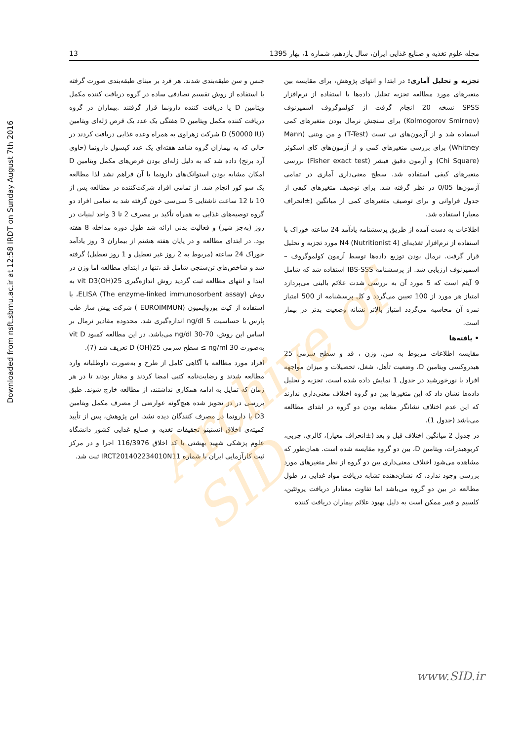Downloaded from nsft.sbmu.ac.ir at 12:58 IRDT on Sunday August 7th 2016
13 مجله علوم تغذیه و صنایع غذایی ایران، سال یازدهم، شماره 1، بهار 1395
جنس و سن طبقه‌بندی شدند. هر فرد بر مبنای طبقه‌بندی صورت گرفته با استفاده از روش تقسیم تصادفی ساده در گروه دریافت کننده مکمل ویتامین D یا دریافت کننده دارونما قرار گرفتند .بیماران در گروه دریافت کننده مکمل ویتامین D هفتگی یک عدد یک قرص ژله‌ای ویتامین D (50000 IU) شرکت زهراوی به همراه وعده غذایی دریافت کردند در حالی که به بیماران گروه شاهد هفته‌ای یک عدد کپسول دارونما (حاوی آرد برنج) داده شد که به دلیل ژله‌ای بودن قرص‌های مکمل ویتامین D امکان مشابه بودن استوانک‌های دارونما با آن فراهم نشد لذا مطالعه یک سو کور انجام شد. از تمامی افراد شرکت‌کننده در مطالعه پس از 10 تا 12 ساعت ناشتایی 5 سی‌سی خون گرفته شد به تمامی افراد دو گروه توصیه‌های غذایی به همراه تأکید بر مصرف 2 تا 3 واحد لبنیات در روز (به‌جز شیر) و فعالیت بدنی ارائه شد طول دوره مداخله 8 هفته بود. در ابتدای مطالعه و در پایان هفته هشتم از بیماران 3 روز یادآمد خوراک 24 ساعته (مربوط به 2 روز غیر تعطیل و 1 روز تعطیل) گرفته شد و شاخص‌های تن‌سنجی شامل قد ،تنها در ابتدای مطالعه اما وزن در ابتدا و انتهای مطالعه ثبت گردید روش اندازه‌گیری 25(OH)vit D3 به روش ELISA (The enzyme-linked immunosorbent assay)، با استفاده از کیت یوروایمیون (EUROIMMUN ) شرکت پیش ساز طب پارس با حساسیت 5 ng/dl اندازه‌گیری شد. محدوده مقادیر نرمال بر اساس این روش، 70-30 ng/dl می‌باشد. در این مطالعه کمبود vit D به‌صورت 30 ng/ml ≥ سطح سرمی 25(OH) D تعریف شد (7).
افراد مورد مطالعه با آگاهی کامل از طرح و به‌صورت داوطلبانه وارد مطالعه شدند و رضایت‌نامه کتبی امضا کردند و مختار بودند تا در هر زمان که تمایل به ادامه همکاری نداشتند، از مطالعه خارج شوند. طبق بررسی در دز تجویز شده هیچ‌گونه عوارضی از مصرف مکمل ویتامین D3 یا دارونما در مصرف کنندگان دیده نشد. این پژوهش، پس از تأیید کمیته‌ی اخلاق انستیتو تحقیقات تغذیه و صنایع غذایی کشور دانشگاه علوم پزشکی شهید بهشتی با کد اخلاق 116/3976 اجرا و در مرکز ثبت کارآزمایی ایران با شماره IRCT201402234010N11 ثبت شد.
تجزیه و تحلیل آماری: در ابتدا و انتهای پژوهش، برای مقایسه بین متغیرهای مورد مطالعه تجزیه تحلیل داده‌ها با استفاده از نرم‌افزار SPSS نسخه 20 انجام گرفت از کولموگروف اسمیرنوف (Kolmogorov Smirnov) برای سنجش نرمال بودن متغیرهای کمی استفاده شد و از آزمون‌های تی تست (T-Test) و من ویتنی (Mann Whitney) برای بررسی متغیرهای کمی و از آزمون‌های کای اسکوئر (Chi Square) و آزمون دقیق فیشر (Fisher exact test) بررسی متغیرهای کیفی استفاده شد. سطح معنی‌داری آماری در تمامی آزمون‌ها 0/05 در نظر گرفته شد. برای توصیف متغیرهای کیفی از جدول فراوانی و برای توصیف متغیرهای کمی از میانگین (±انحراف معیار) استفاده شد.
اطلاعات به دست آمده از طریق پرسشنامه یادآمد 24 ساعته خوراک با استفاده از نرم‌افزار تغذیه‌ای N4 (Nutritionist 4) مورد تجزیه و تحلیل قرار گرفت. نرمال بودن توزیع داده‌ها توسط آزمون کولموگروف – اسمیرنوف ارزیابی شد. از پرسشنامه IBS-SSS استفاده شد که شامل 9 آیتم است که 5 مورد آن به بررسی شدت علائم بالینی می‌پردازد امتیاز هر مورد از 100 تعیین می‌گردد و کل پرسشنامه از 500 امتیاز نمره آن محاسبه می‌گردد امتیاز بالاتر نشانه وضعیت بدتر در بیمار است.
• یافته‌ها
مقایسه اطلاعات مربوط به سن، وزن ، قد و سطح سرمی 25 هیدروکسی ویتامین D، وضعیت تأهل، شغل، تحصیلات و میزان مواجهه افراد با نورخورشید در جدول 1 نمایش داده شده است، تجزیه و تحلیل داده‌ها نشان داد که این متغیرها بین دو گروه اختلاف معنی‌داری ندارند که این عدم اختلاف نشانگر مشابه بودن دو گروه در ابتدای مطالعه می‌باشد (جدول 1).
در جدول 2 میانگین اختلاف قبل و بعد (±انحراف معیار)، کالری، چربی، کربوهیدرات، ویتامین D، بین دو گروه مقایسه شده است. همان‌طور که مشاهده می‌شود اختلاف معنی‌داری بین دو گروه از نظر متغیرهای مورد بررسی وجود ندارد، که نشان‌دهنده تشابه دریافت مواد غذایی در طول مطالعه در بین دو گروه می‌باشد اما تفاوت معنادار دریافت پروتئین، کلسیم و فیبر ممکن است به دلیل بهبود علائم بیماران دریافت کننده
Archive of SID
www.SID.ir